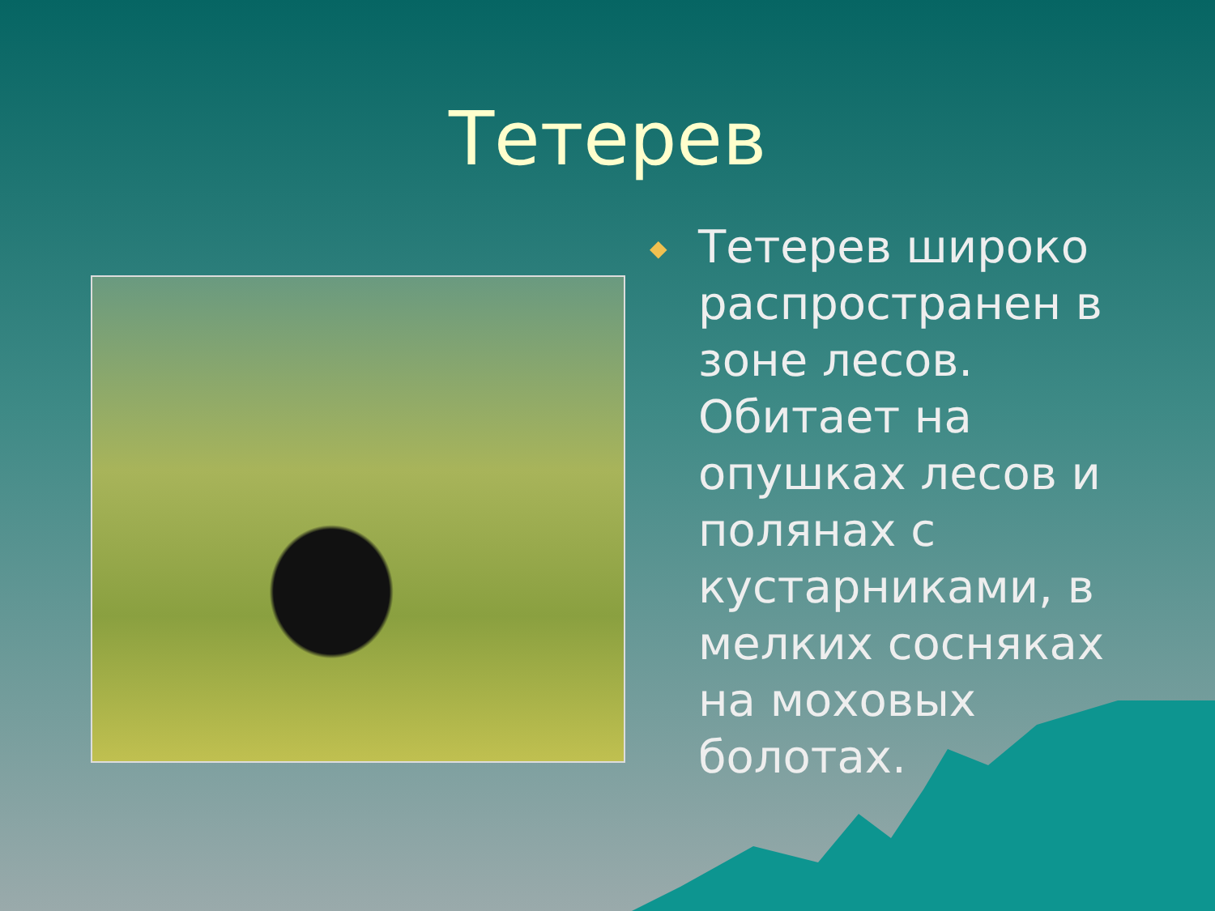Тетерев
◆
Тетерев широко распространен в зоне лесов. Обитает на опушках лесов и полянах с кустарниками, в мелких сосняках на моховых болотах.